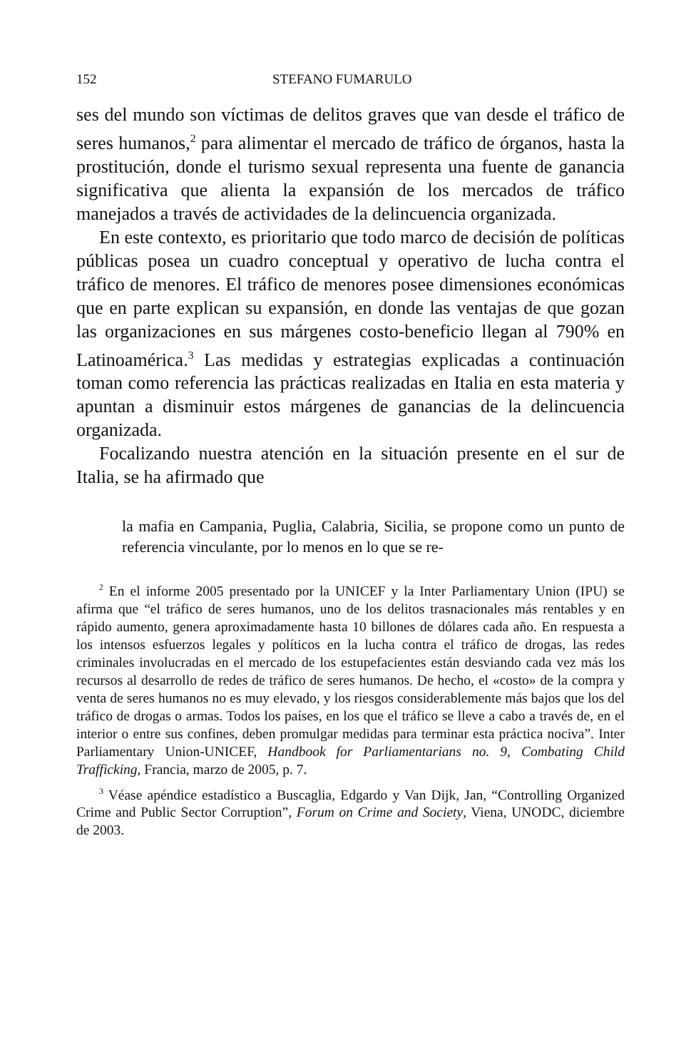152 STEFANO FUMARULO
ses del mundo son víctimas de delitos graves que van desde el tráfico de seres humanos,<sup>2</sup> para alimentar el mercado de tráfico de órganos, hasta la prostitución, donde el turismo sexual representa una fuente de ganancia significativa que alienta la expansión de los mercados de tráfico manejados a través de actividades de la delincuencia organizada.
En este contexto, es prioritario que todo marco de decisión de políticas públicas posea un cuadro conceptual y operativo de lucha contra el tráfico de menores. El tráfico de menores posee dimensiones económicas que en parte explican su expansión, en donde las ventajas de que gozan las organizaciones en sus márgenes costo-beneficio llegan al 790% en Latinoamérica.<sup>3</sup> Las medidas y estrategias explicadas a continuación toman como referencia las prácticas realizadas en Italia en esta materia y apuntan a disminuir estos márgenes de ganancias de la delincuencia organizada.
Focalizando nuestra atención en la situación presente en el sur de Italia, se ha afirmado que
la mafia en Campania, Puglia, Calabria, Sicilia, se propone como un punto de referencia vinculante, por lo menos en lo que se re-
<sup>2</sup> En el informe 2005 presentado por la UNICEF y la Inter Parliamentary Union (IPU) se afirma que “el tráfico de seres humanos, uno de los delitos trasnacionales más rentables y en rápido aumento, genera aproximadamente hasta 10 billones de dólares cada año. En respuesta a los intensos esfuerzos legales y políticos en la lucha contra el tráfico de drogas, las redes criminales involucradas en el mercado de los estupefacientes están desviando cada vez más los recursos al desarrollo de redes de tráfico de seres humanos. De hecho, el «costo» de la compra y venta de seres humanos no es muy elevado, y los riesgos considerablemente más bajos que los del tráfico de drogas o armas. Todos los países, en los que el tráfico se lleve a cabo a través de, en el interior o entre sus confines, deben promulgar medidas para terminar esta práctica nociva”. Inter Parliamentary Union-UNICEF, Handbook for Parliamentarians no. 9, Combating Child Trafficking, Francia, marzo de 2005, p. 7.
<sup>3</sup> Véase apéndice estadístico a Buscaglia, Edgardo y Van Dijk, Jan, “Controlling Organized Crime and Public Sector Corruption”, Forum on Crime and Society, Viena, UNODC, diciembre de 2003.